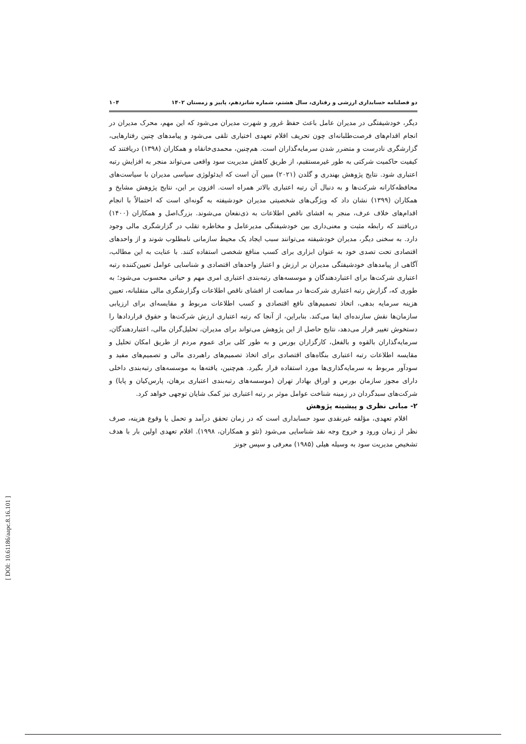دو فصلنامه حسابداری ارزشی و رفتاری، سال هشتم، شماره شانزدهم، پاییز و زمستان ۱۴۰۲ ۱۰۴
دیگر، خودشیفتگی در مدیران عامل باعث حفظ غرور و شهرت مدیران می‌شود که این مهم، محرک مدیران در انجام اقدام‌های فرصت‌طلبانه‌ای چون تحریف اقلام تعهدی اختیاری تلقی می‌شود و پیامدهای چنین رفتارهایی، گزارشگری نادرست و متضرر شدن سرمایه‌گذاران است. هم‌چنین، محمدی‌خانقاه و همکاران (۱۳۹۸) دریافتند که کیفیت حاکمیت شرکتی به طور غیرمستقیم، از طریق کاهش مدیریت سود واقعی می‌تواند منجر به افزایش رتبه اعتباری شود. نتایج پژوهش بهندری و گلدن (۲۰۲۱) مبین آن است که ایدئولوژی سیاسی مدیران با سیاست‌های محافظه‌کارانه شرکت‌ها و به دنبال آن رتبه اعتباری بالاتر همراه است. افزون بر این، نتایج پژوهش مشایخ و همکاران (۱۳۹۹) نشان داد که ویژگی‌های شخصیتی مدیران خودشیفته به گونه‌ای است که احتمالاً با انجام اقدام‌های خلاف عرف، منجر به افشای ناقص اطلاعات به ذی‌نفعان می‌شوند. بزرگ‌اصل و همکاران (۱۴۰۰) دریافتند که رابطه مثبت و معنی‌داری بین خودشیفتگی مدیرعامل و مخاطره تقلب در گزارشگری مالی وجود دارد. به سخنی دیگر، مدیران خودشیفته می‌توانند سبب ایجاد یک محیط سازمانی نامطلوب شوند و از واحدهای اقتصادی تحت تصدی خود به عنوان ابزاری برای کسب منافع شخصی استفاده کنند. با عنایت به این مطالب، آگاهی از پیامدهای خودشیفتگی مدیران بر ارزش و اعتبار واحدهای اقتصادی و شناسایی عوامل تعیین‌کننده رتبه اعتباری شرکت‌ها برای اعتباردهندگان و موسسه‌های رتبه‌بندی اعتباری امری مهم و حیاتی محسوب می‌شود؛ به طوری که، گزارش رتبه اعتباری شرکت‌ها در ممانعت از افشای ناقص اطلاعات وگزارشگری مالی متقلبانه، تعیین هزینه سرمایه بدهی، اتخاذ تصمیم‌های نافع اقتصادی و کسب اطلاعات مربوط و مقایسه‌ای برای ارزیابی سازمان‌ها نقش سازنده‌ای ایفا می‌کند. بنابراین، از آنجا که رتبه اعتباری ارزش شرکت‌ها و حقوق قراردادها را دستخوش تغییر قرار می‌دهد، نتایج حاصل از این پژوهش می‌تواند برای مدیران، تحلیل‌گران مالی، اعتباردهندگان، سرمایه‌گذاران بالقوه و بالفعل، کارگزاران بورس و به طور کلی برای عموم مردم از طریق امکان تحلیل و مقایسه اطلاعات رتبه اعتباری بنگاه‌های اقتصادی برای اتخاذ تصمیم‌های راهبردی مالی و تصمیم‌های مفید و سودآور مربوط به سرمایه‌گذاری‌ها مورد استفاده قرار بگیرد. هم‌چنین، یافته‌ها به موسسه‌های رتبه‌بندی داخلی دارای مجوز سازمان بورس و اوراق بهادار تهران (موسسه‌های رتبه‌بندی اعتباری برهان، پارس‌کیان و پایا) و شرکت‌های سبدگردان در زمینه شناخت عوامل موثر بر رتبه اعتباری نیز کمک شایان توجهی خواهد کرد.
۲- مبانی نظری و پیشینه پژوهش
اقلام تعهدی، مؤلفه غیرنقدی سود حسابداری است که در زمان تحقق درآمد و تحمل یا وقوع هزینه، صرف نظر از زمان ورود و خروج وجه نقد شناسایی می‌شود (تئو و همکاران، ۱۹۹۸). اقلام تعهدی اولین بار با هدف تشخیص مدیریت سود به وسیله هیلی (۱۹۸۵) معرفی و سپس جونز
[ DOI: 10.61186/aapc.8.16.101 ]